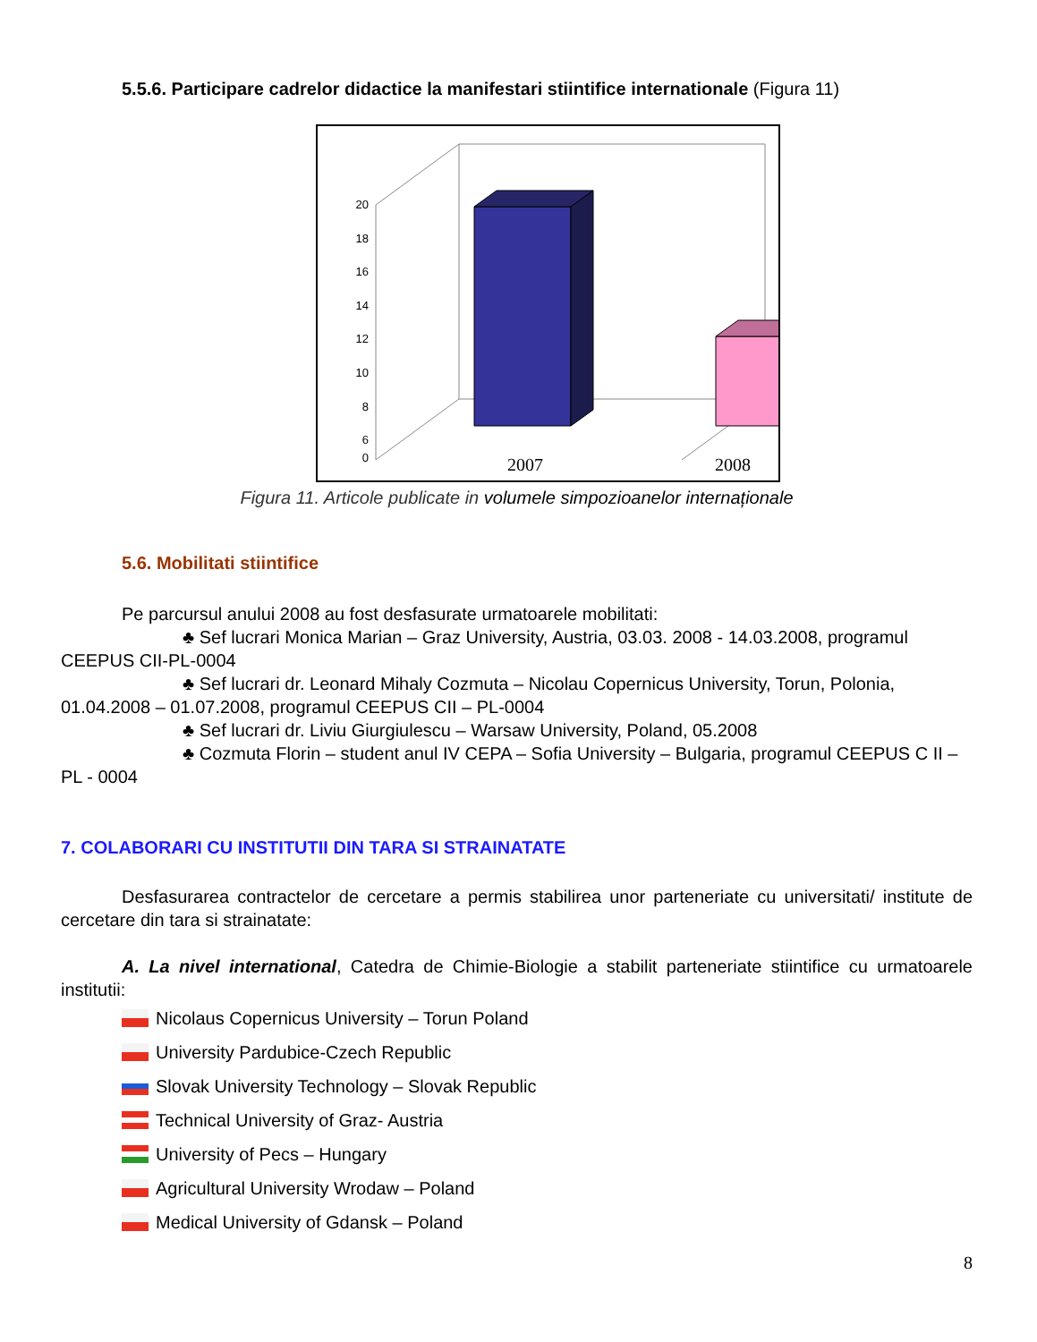5.5.6. Participare cadrelor didactice la manifestari stiintifice internationale (Figura 11)
20
18
16
14
12
10
8
6
0
2007
2008
Figura 11. Articole publicate in volumele simpozioanelor internaționale
5.6. Mobilitati stiintifice
Pe parcursul anului 2008 au fost desfasurate urmatoarele mobilitati:
♣ Sef lucrari Monica Marian – Graz University, Austria, 03.03. 2008 - 14.03.2008, programul CEEPUS CII-PL-0004
♣ Sef lucrari dr. Leonard Mihaly Cozmuta – Nicolau Copernicus University, Torun, Polonia, 01.04.2008 – 01.07.2008, programul CEEPUS CII – PL-0004
♣ Sef lucrari dr. Liviu Giurgiulescu – Warsaw University, Poland, 05.2008
♣ Cozmuta Florin – student anul IV CEPA – Sofia University – Bulgaria, programul CEEPUS C II – PL - 0004
7. COLABORARI CU INSTITUTII DIN TARA SI STRAINATATE
Desfasurarea contractelor de cercetare a permis stabilirea unor parteneriate cu universitati/ institute de cercetare din tara si strainatate:
A. La nivel international, Catedra de Chimie-Biologie a stabilit parteneriate stiintifice cu urmatoarele institutii:
Nicolaus Copernicus University – Torun Poland
University Pardubice-Czech Republic
Slovak University Technology – Slovak Republic
Technical University of Graz- Austria
University of Pecs – Hungary
Agricultural University Wrodaw – Poland
Medical University of Gdansk – Poland
8